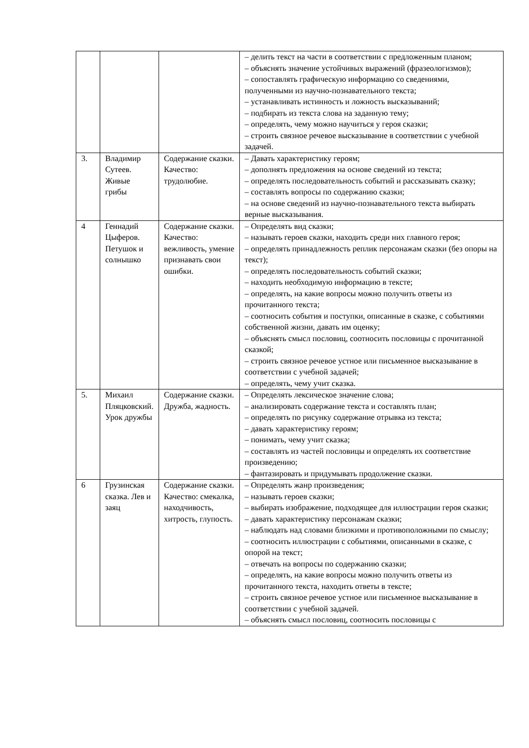| | | | – делить текст на части в соответствии с предложенным планом; – объяснять значение устойчивых выражений (фразеологизмов); – сопоставлять графическую информацию со сведениями, полученными из научно-познавательного текста; – устанавливать истинность и ложность высказываний; – подбирать из текста слова на заданную тему; – определять, чему можно научиться у героя сказки; – строить связное речевое высказывание в соответствии с учебной задачей. |
| 3. | Владимир Сутеев. Живые грибы | Содержание сказки. Качество: трудолюбие. | – Давать характеристику героям; – дополнять предложения на основе сведений из текста; – определять последовательность событий и рассказывать сказку; – составлять вопросы по содержанию сказки; – на основе сведений из научно-познавательного текста выбирать верные высказывания. |
| 4 | Геннадий Цыферов. Петушок и солнышко | Содержание сказки. Качество: вежливость, умение признавать свои ошибки. | – Определять вид сказки; – называть героев сказки, находить среди них главного героя; – определять принадлежность реплик персонажам сказки (без опоры на текст); – определять последовательность событий сказки; – находить необходимую информацию в тексте; – определять, на какие вопросы можно получить ответы из прочитанного текста; – соотносить события и поступки, описанные в сказке, с событиями собственной жизни, давать им оценку; – объяснять смысл пословиц, соотносить пословицы с прочитанной сказкой; – строить связное речевое устное или письменное высказывание в соответствии с учебной задачей; – определять, чему учит сказка. |
| 5. | Михаил Пляцковский. Урок дружбы | Содержание сказки. Дружба, жадность. | – Определять лексическое значение слова; – анализировать содержание текста и составлять план; – определять по рисунку содержание отрывка из текста; – давать характеристику героям; – понимать, чему учит сказка; – составлять из частей пословицы и определять их соответствие произведению; – фантазировать и придумывать продолжение сказки. |
| 6 | Грузинская сказка. Лев и заяц | Содержание сказки. Качество: смекалка, находчивость, хитрость, глупость. | – Определять жанр произведения; – называть героев сказки; – выбирать изображение, подходящее для иллюстрации героя сказки; – давать характеристику персонажам сказки; – наблюдать над словами близкими и противоположными по смыслу; – соотносить иллюстрации с событиями, описанными в сказке, с опорой на текст; – отвечать на вопросы по содержанию сказки; – определять, на какие вопросы можно получить ответы из прочитанного текста, находить ответы в тексте; – строить связное речевое устное или письменное высказывание в соответствии с учебной задачей. – объяснять смысл пословиц, соотносить пословицы с |